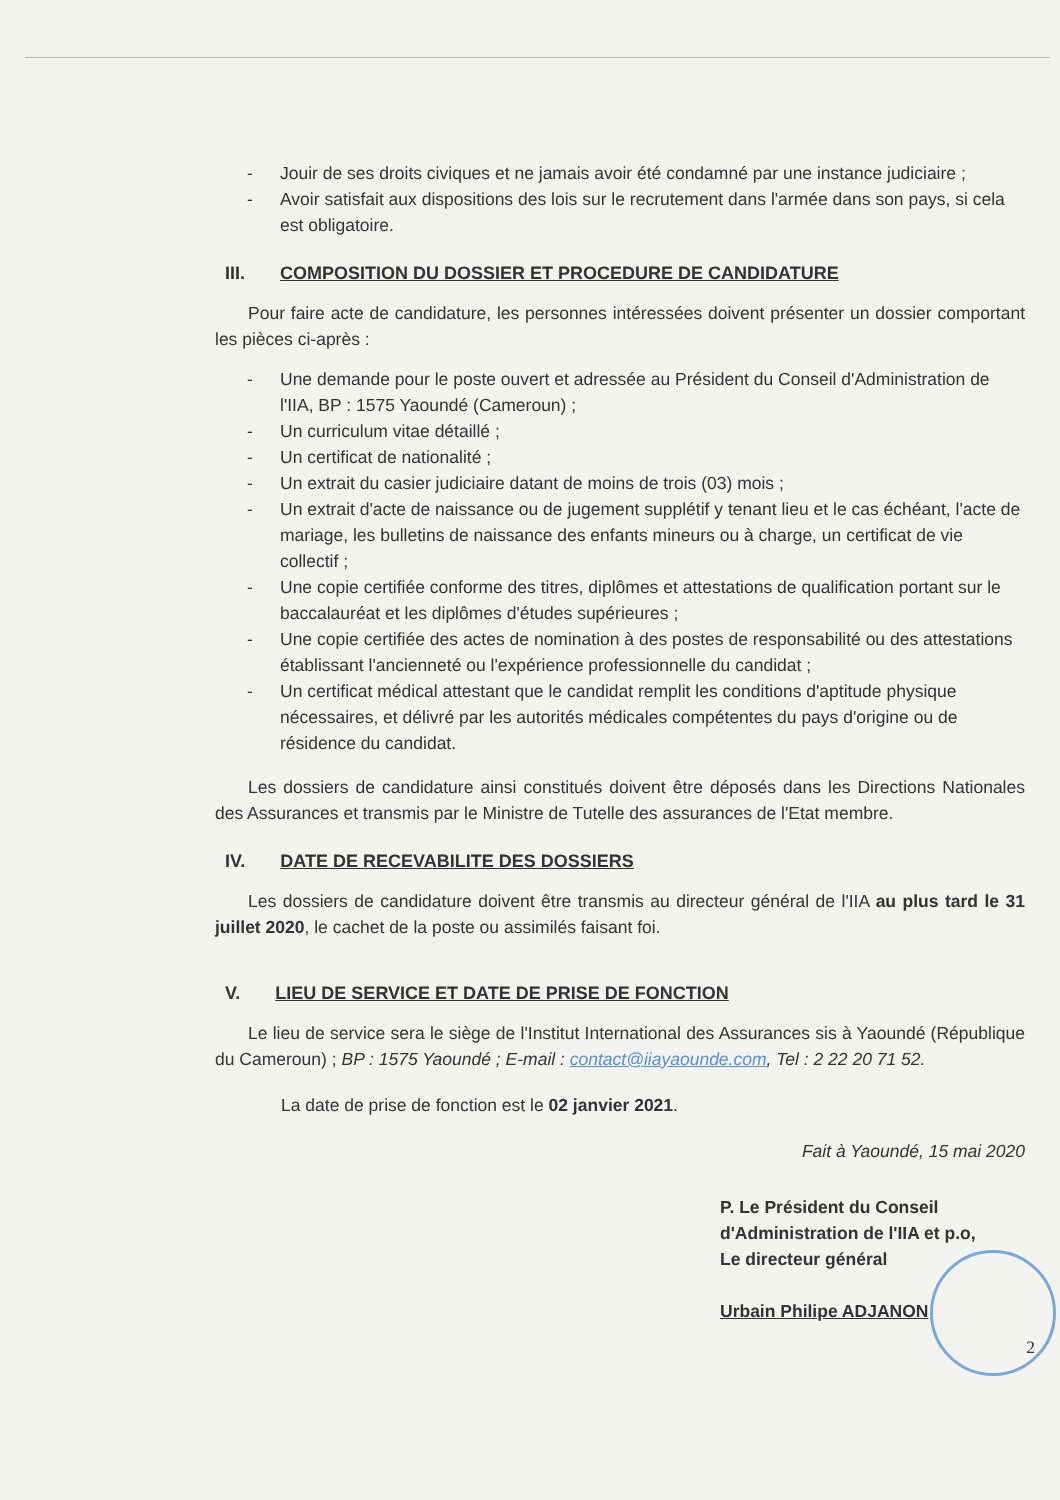- Jouir de ses droits civiques et ne jamais avoir été condamné par une instance judiciaire ;
- Avoir satisfait aux dispositions des lois sur le recrutement dans l'armée dans son pays, si cela est obligatoire.
III. COMPOSITION DU DOSSIER ET PROCEDURE DE CANDIDATURE
Pour faire acte de candidature, les personnes intéressées doivent présenter un dossier comportant les pièces ci-après :
- Une demande pour le poste ouvert et adressée au Président du Conseil d'Administration de l'IIA, BP : 1575 Yaoundé (Cameroun) ;
- Un curriculum vitae détaillé ;
- Un certificat de nationalité ;
- Un extrait du casier judiciaire datant de moins de trois (03) mois ;
- Un extrait d'acte de naissance ou de jugement supplétif y tenant lieu et le cas échéant, l'acte de mariage, les bulletins de naissance des enfants mineurs ou à charge, un certificat de vie collectif ;
- Une copie certifiée conforme des titres, diplômes et attestations de qualification portant sur le baccalauréat et les diplômes d'études supérieures ;
- Une copie certifiée des actes de nomination à des postes de responsabilité ou des attestations établissant l'ancienneté ou l'expérience professionnelle du candidat ;
- Un certificat médical attestant que le candidat remplit les conditions d'aptitude physique nécessaires, et délivré par les autorités médicales compétentes du pays d'origine ou de résidence du candidat.
Les dossiers de candidature ainsi constitués doivent être déposés dans les Directions Nationales des Assurances et transmis par le Ministre de Tutelle des assurances de l'Etat membre.
IV. DATE DE RECEVABILITE DES DOSSIERS
Les dossiers de candidature doivent être transmis au directeur général de l'IIA au plus tard le 31 juillet 2020, le cachet de la poste ou assimilés faisant foi.
V. LIEU DE SERVICE ET DATE DE PRISE DE FONCTION
Le lieu de service sera le siège de l'Institut International des Assurances sis à Yaoundé (République du Cameroun) ; BP : 1575 Yaoundé ; E-mail : contact@iiayaounde.com, Tel : 2 22 20 71 52.
La date de prise de fonction est le 02 janvier 2021.
Fait à Yaoundé, 15 mai 2020
P. Le Président du Conseil
d'Administration de l'IIA et p.o,
Le directeur général
Urbain Philipe ADJANON
2